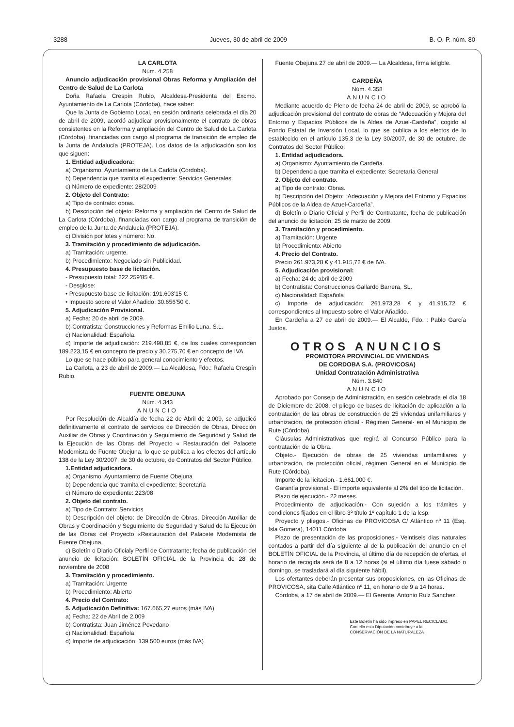3288 Jueves, 30 de abril de 2009 B. O. P. núm. 80
LA CARLOTA
Núm. 4.258
Anuncio adjudicación provisional Obras Reforma y Ampliación del Centro de Salud de La Carlota
Doña Rafaela Crespín Rubio, Alcaldesa-Presidenta del Excmo. Ayuntamiento de La Carlota (Córdoba), hace saber:
Que la Junta de Gobierno Local, en sesión ordinaria celebrada el día 20 de abril de 2009, acordó adjudicar provisionalmente el contrato de obras consistentes en la Reforma y ampliación del Centro de Salud de La Carlota (Córdoba), financiadas con cargo al programa de transición de empleo de la Junta de Andalucía (PROTEJA). Los datos de la adjudicación son los que siguen:
1. Entidad adjudicadora:
a) Organismo: Ayuntamiento de La Carlota (Córdoba).
b) Dependencia que tramita el expediente: Servicios Generales.
c) Número de expediente: 28/2009
2. Objeto del Contrato:
a) Tipo de contrato: obras.
b) Descripción del objeto: Reforma y ampliación del Centro de Salud de La Carlota (Córdoba), financiadas con cargo al programa de transición de empleo de la Junta de Andalucía (PROTEJA).
c) División por lotes y número: No.
3. Tramitación y procedimiento de adjudicación.
a) Tramitación: urgente.
b) Procedimiento: Negociado sin Publicidad.
4. Presupuesto base de licitación.
- Presupuesto total: 222.259’85 €.
- Desglose:
• Presupuesto base de licitación: 191.603’15 €.
• Impuesto sobre el Valor Añadido: 30.656’50 €.
5. Adjudicación Provisional.
a) Fecha: 20 de abril de 2009.
b) Contratista: Construcciones y Reformas Emilio Luna. S.L.
c) Nacionalidad: Española.
d) Importe de adjudicación: 219.498,85 €, de los cuales corresponden 189.223,15 € en concepto de precio y 30.275,70 € en concepto de IVA.
Lo que se hace público para general conocimiento y efectos.
La Carlota, a 23 de abril de 2009.— La Alcaldesa, Fdo.: Rafaela Crespín Rubio.
FUENTE OBEJUNA
Núm. 4.343
ANUNCIO
Por Resolución de Alcaldía de fecha 22 de Abril de 2.009, se adjudicó definitivamente el contrato de servicios de Dirección de Obras, Dirección Auxiliar de Obras y Coordinación y Seguimiento de Seguridad y Salud de la Ejecución de las Obras del Proyecto « Restauración del Palacete Modernista de Fuente Obejuna, lo que se publica a los efectos del artículo 138 de la Ley 30/2007, de 30 de octubre, de Contratos del Sector Público.
1.Entidad adjudicadora.
a) Organismo: Ayuntamiento de Fuente Obejuna
b) Dependencia que tramita el expediente: Secretaría
c) Número de expediente: 223/08
2. Objeto del contrato.
a) Tipo de Contrato: Servicios
b) Descripción del objeto: de Dirección de Obras, Dirección Auxiliar de Obras y Coordinación y Seguimiento de Seguridad y Salud de la Ejecución de las Obras del Proyecto «Restauración del Palacete Modernista de Fuente Obejuna.
c) Boletín o Diario Oficialy Perfil de Contratante; fecha de publicación del anuncio de licitación: BOLETÍN OFICIAL de la Provincia de 28 de noviembre de 2008
3. Tramitación y procedimiento.
a) Tramitación: Urgente
b) Procedimiento: Abierto
4. Precio del Contrato:
5. Adjudicación Definitiva: 167.665,27 euros (más IVA)
a) Fecha: 22 de Abril de 2.009
b) Contratista: Juan Jiménez Povedano
c) Nacionalidad: Española
d) Importe de adjudicación: 139.500 euros (más IVA)
Fuente Obejuna 27 de abril de 2009.— La Alcaldesa, firma ieligble.
CARDEÑA
Núm. 4.358
ANUNCIO
Mediante acuerdo de Pleno de fecha 24 de abril de 2009, se aprobó la adjudicación provisional del contrato de obras de “Adecuación y Mejora del Entorno y Espacios Públicos de la Aldea de Azuel-Cardeña”, cogido al Fondo Estatal de Inversión Local, lo que se publica a los efectos de lo establecido en el artículo 135.3 de la Ley 30/2007, de 30 de octubre, de Contratos del Sector Público:
1. Entidad adjudicadora.
a) Organismo: Ayuntamiento de Cardeña.
b) Dependencia que tramita el expediente: Secretaría General
2. Objeto del contrato.
a) Tipo de contrato: Obras.
b) Descripción del Objeto: “Adecuación y Mejora del Entorno y Espacios Públicos de la Aldea de Azuel-Cardeña”.
d) Boletín o Diario Oficial y Perfil de Contratante, fecha de publicación del anuncio de licitación: 25 de marzo de 2009.
3. Tramitación y procedimiento.
a) Tramitación: Urgente
b) Procedimiento: Abierto
4. Precio del Contrato.
Precio 261.973,28 € y 41.915,72 € de IVA.
5. Adjudicación provisional:
a) Fecha: 24 de abril de 2009
b) Contratista: Construcciones Gallardo Barrera, SL.
c) Nacionalidad: Española
c) Importe de adjudicación: 261.973,28 € y 41.915,72 € correspondientes al Impuesto sobre el Valor Añadido.
En Cardeña a 27 de abril de 2009.— El Alcalde, Fdo. : Pablo García Justos.
OTROS ANUNCIOS
PROMOTORA PROVINCIAL DE VIVIENDAS
DE CORDOBA S.A. (PROVICOSA)
Unidad Contratación Administrativa
Núm. 3.840
ANUNCIO
Aprobado por Consejo de Administración, en sesión celebrada el día 18 de Diciembre de 2008, el pliego de bases de licitación de aplicación a la contratación de las obras de construcción de 25 viviendas unifamiliares y urbanización, de protección oficial - Régimen General- en el Municipio de Rute (Córdoba).
Cláusulas Administrativas que regirá al Concurso Público para la contratación de la Obra.
Objeto.- Ejecución de obras de 25 viviendas unifamiliares y urbanización, de protección oficial, régimen General en el Municipio de Rute (Córdoba).
Importe de la licitacion.- 1.661.000 €.
Garantía provisional.- El importe equivalente al 2% del tipo de licitación.
Plazo de ejecución.- 22 meses.
Procedimiento de adjudicación.- Con sujeción a los trámites y condiciones fijados en el libro 3º título 1º capítulo 1 de la lcsp.
Proyecto y pliegos.- Oficinas de PROVICOSA C/ Atlántico nº 11 (Esq. Isla Gomera), 14011 Córdoba.
Plazo de presentación de las proposiciones.- Veintiseis dias naturales contados a partir del día siguiente al de la publicación del anuncio en el BOLETÍN OFICIAL de la Provincia, el último día de recepción de ofertas, el horario de recogida será de 8 a 12 horas (si el último día fuese sábado o domingo, se trasladará al día siguiente hábil).
Los ofertantes deberán presentar sus proposiciones, en las Oficinas de PROVICOSA, sita Calle Atlántico nº 11, en horario de 9 a 14 horas.
Córdoba, a 17 de abril de 2009.— El Gerente, Antonio Ruiz Sanchez.
Este Boletín ha sido impreso en PAPEL RECICLADO.
Con ello esta Diputación contribuye a la
CONSERVACIÓN DE LA NATURALEZA